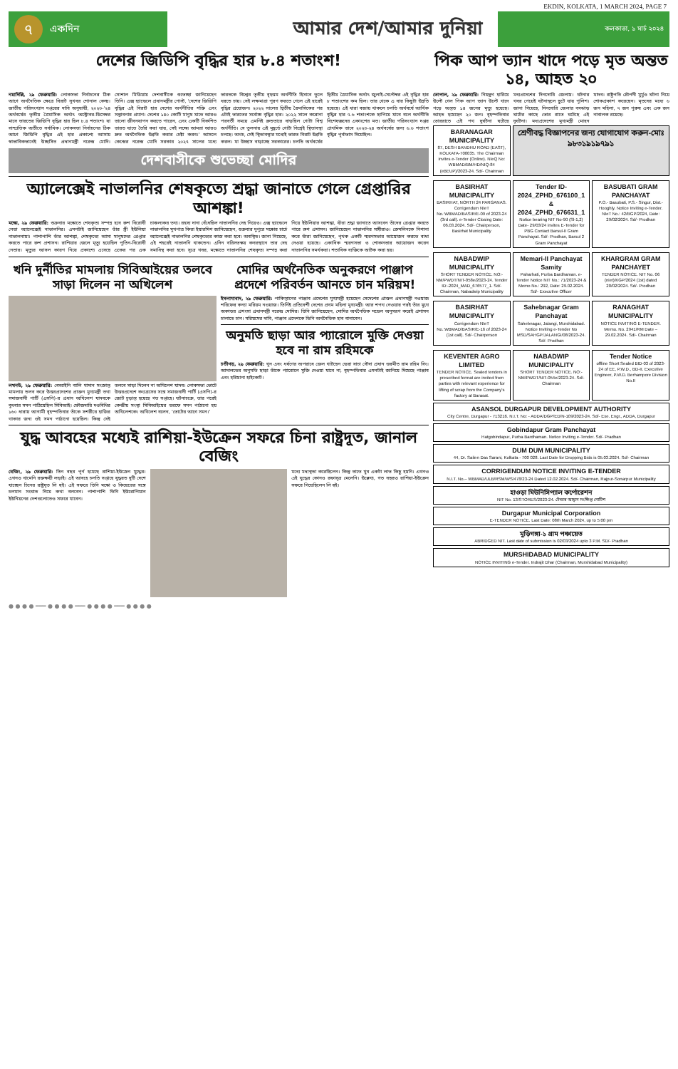EKDIN, KOLKATA, 1 MARCH 2024, PAGE 7
৭
একদিন
আমার দেশ/আমার দুনিয়া
কলকাতা, ১ মার্চ ২০২৪
দেশের জিডিপি বৃদ্ধির হার ৮.৪ শতাংশ!
পিক আপ ভ্যান খাদে পড়ে মৃত অন্তত ১৪, আহত ২০
নয়াদিল্লি, ২৯ ফেব্রুয়ারি: লোকসভা নির্বাচনের ঠিক আগে অর্থনৈতিক ক্ষেত্রে বিরাট সুখবর শোনাল কেন্দ্র। জাতীয় পরিসংখ্যান দপ্তরের দাবি অনুযায়ী, ২০২৩-'২৪ অর্থবর্ষের তৃতীয় ত্রৈমাসিক অর্থাৎ অক্টোবর-ডিসেম্বর মাসে ভারতের জিডিপি বৃদ্ধির হার ছিল ৮.৪ শতাংশ। যা সাম্প্রতিক অতীতে সর্বাধিক। লোকসভা নির্বাচনের ঠিক আগে জিডিপি বৃদ্ধির এই হার প্রকাশ্যে আসায় স্বাভাবিকভাবেই উচ্ছসিত প্রধানমন্ত্রী নরেন্দ্র মোদি। সোশাল মিডিয়ায় দেশবাসীকে শুভেচ্ছা জানিয়েছেন তিনি। এক্স হ্যান্ডেলে প্রধানমন্ত্রীর পোস্ট, 'দেশের জিডিপি বৃদ্ধির এই বিরাট হার দেশের অর্থনীতির শক্তি এবং সম্ভাবনার প্রমাণ। দেশের ১৪০ কোটি মানুষ যাতে আরও ভালো জীবনযাপন করতে পারেন, এবং একটি বিকশিত ভারত যাতে তৈরি করা যায়, সেই লক্ষ্যে আমরা আরও দ্রুত অর্থনৈতিক উন্নতি করার চেষ্টা করব।' আসলে কেন্দ্রের নরেন্দ্র মোদি সরকার ২০২৭ সালের মধ্যে ভারতকে বিশ্বের তৃতীয় বৃহত্তম অর্থনীতি হিসাবে তুলে ধরতে চায়। সেই লক্ষমাত্রা পূরণ করতে গেলে এই হারেই বৃদ্ধির প্রয়োজন। ২০২২ সালের দ্বিতীয় ত্রৈমাসিকের পর এটাই ভারতের সর্বোচ্চ বৃদ্ধির হার। ২০২২ সালে করোনা পরবর্তী সময়ে এমনিই দ্রুততারে বাড়ছিল গোটা বিশ্ব অর্থনীতি। সে তুলনায় এই মুহূর্তে গোটা বিশ্বেই স্থিতাবস্থা চলছে। অথচ, সেই স্থিতাবস্থার মধ্যেই ভারত বিরাট উন্নতি করল। যা উচ্ছাস বাড়াচ্ছে সরকারের। চলতি অর্থবর্ষের দ্বিতীয় ত্রৈমাসিক অর্থাৎ জুলাই-সেপ্টেম্বর এই বৃদ্ধির হার ৮ শতাংশের কম ছিল। তার থেকে এ বার কিছুটা উন্নতি হয়েছে। এই ধারা বজায় থাকলে চলতি অর্থবর্ষে আর্থিক বৃদ্ধির হার ৭.৬ শতাংশকে ছাপিয়ে যাবে বলে অর্থনীতি বিশেষজ্ঞদের একাংশের মত। জাতীয় পরিসংখ্যান দপ্তর প্রাথমিক ভাবে ২০২৩-২৪ অর্থবর্ষের জন্য ৬.৬ শতাংশ বৃদ্ধির পূর্বাভাস দিয়েছিল।
দেশবাসীকে শুভেচ্ছা মোদির
অ্যালেক্সেই নাভালনির শেষকৃত্যে শ্রদ্ধা জানাতে গেলে গ্রেপ্তারির আশঙ্কা!
মস্কো, ২৯ ফেব্রুয়ারি: শুক্রবার মস্কোতে শেষকৃত্য সম্পন্ন হবে রুশ বিরোধী নেতা অ্যালেক্সেই নাভালনির। এমনটাই জানিয়েছেন তাঁর স্ত্রী ইউলিয়া নাভালনায়া। পাশাপাশি তাঁর আশঙ্কা, শেষকৃত্যে আসা মানুষদের গ্রেপ্তার করতে পারে রুশ প্রশাসন। রাশিয়ার জেলে মৃত্যু হয়েছিল পুতিন-বিরোধী নেতার। মৃত্যুর আসল কারণ নিয়ে প্রকাশ্যে এসেছে একের পর এক চাঞ্চল্যকর তথ্য। রহস্য দানা বেঁধেছিল নাভালনির দেহ নিয়েও। এক্স হ্যান্ডেলে নাভালনির মুখপাত্র কিরা ইয়ারমিশ জানিয়েছেন, শুক্রবার দুপুরে মস্কোর চার্চে অ্যালেক্সেই নাভালনির শেষকৃত্যের কাজ করা হবে। অবস্থিত। জানা গিয়েছে, এই শহরেই নাভালনি থাকতেন। এদিন বরিসভস্কয় কবরস্থানে তার দেহ সমাধিস্থ করা হবে। সূত্রে খবর, মস্কোতে নাভালনির শেষকৃত্য সম্পন্ন করা নিয়ে ইউলিয়ার আশঙ্কা, যাঁরা শ্রদ্ধা জানাতে আসবেন তাঁদের গ্রেপ্তার করতে পারে রুশ প্রশাসন। জানিয়েছেন নাভালনির সঙ্গীরাও। ক্রেমলিনকে নিশানা করে তাঁরা জানিয়েছেন, পৃথক একটি স্মরণসভার আয়োজন করতে বাধা দেওয়া হয়েছে। একাধিক স্মরণসভা ও শোকসভার আয়োজন করেন নাভালনির সমর্থকরা। শতাধিক ব্যক্তিকে আটক করা হয়।
খনি দুর্নীতির মামলায় সিবিআইয়ের তলবে সাড়া দিলেন না অখিলেশ
লখনউ, ২৯ ফেব্রুয়ারি: বেআইনি বালি খাদান সংক্রান্ত মামলায় তলব করে উত্তরপ্রদেশের প্রাক্তন মুখ্যমন্ত্রী তথা সমাজবাদী পার্টি (এসপি)-র প্রধান অখিলেশ যাদবকে বুধবার সমন পাঠিয়েছিল সিবিআই। ফৌজদারি দণ্ডবিধির ১৬০ ধারায় আগামী বৃহস্পতিবার তাঁকে সশরীরে হাজির থাকার জন্য ওই সমন পাঠানো হয়েছিল। কিন্তু সেই তলবে সাড়া দিলেন না অখিলেশ যাদব। লোকসভা ভোটে উত্তরপ্রদেশে কংগ্রেসের সঙ্গে সমাজবাদী পার্টি (এসপি)-র জোট চূড়ান্ত হয়েছে গত সপ্তাহে। ঘটনাচক্রে, তার পরেই কেন্দ্রীয় সংস্থা সিবিআইয়ের তরফে সমন পাঠানো হয় অখিলেশকে। অখিলেশ বলেন, 'ভোটের আগে সমন।'
মোদির অর্থনৈতিক অনুকরণে পাঞ্জাপ প্রদেশে পরিবর্তন আনতে চান মরিয়ম!
ইসলামাবাদ, ২৯ ফেব্রুয়ারি: পাকিস্তানের পাঞ্জাব প্রদেশের মুখ্যমন্ত্রী হয়েছেন সেদেশের প্রাক্তন প্রধানমন্ত্রী নওয়াজ শরিফের কন্যা মরিয়ম নওয়াজ। তিনিই প্রতিবেশী দেশের প্রথম মহিলা মুখ্যমন্ত্রী। আর শপথ নেওয়ার পরই তাঁর মুখে অকাতর প্রশংসা প্রধানমন্ত্রী নরেন্দ্র মোদির। তিনি জানিয়েছেন, মোদির অর্থনৈতিক মডেল অনুসরণ করেই প্রশাসন চালাতে চান। মরিয়মের দাবি, পাঞ্জাব প্রদেশকে তিনি অর্থনৈতিক হাব বানাবেন।
অনুমতি ছাড়া আর প্যারোলে মুক্তি দেওয়া হবে না রাম রহিমকে
চণ্ডীগড়, ২৯ ফেব্রুয়ারি: খুন এবং ধর্ষণের অপরাধে জেল খাটছেন ডেরা সাচা সৌদা প্রধান গুরমীত রাম রহিম সিং। আদালতের অনুমতি ছাড়া তাঁকে প্যারোলে মুক্তি দেওয়া যাবে না, বৃহস্পতিবার এমনটাই জানিয়ে দিয়েছে পাঞ্জাব এবং হরিয়ানা হাইকোর্ট।
যুদ্ধ আবহের মধ্যেই রাশিয়া-ইউক্রেন সফরে চিনা রাষ্ট্রদূত, জানাল বেজিং
বেজিং, ২৯ ফেব্রুয়ারি: তিন বছর পূর্ণ হয়েছে রাশিয়া-ইউক্রেন যুদ্ধের। এখনও থামেনি রক্তক্ষয়ী লড়াই। এই আবহে চলতি সপ্তাহে যুদ্ধরত দুটি দেশে যাচ্ছেন চিনের রাষ্ট্রদূত লি হুই। এই সফরে তিনি মস্কো ও কিয়েভের সঙ্গে চলমান সংঘাত নিয়ে কথা বলবেন। পাশাপাশি তিনি ইউরোপিয়ান ইউনিয়নের দেশগুলোতেও সফরে যাবেন।
মধ্যে মধ্যস্থতা করেছিলেন। কিন্তু তাতে খুব একটা লাভ কিছু হয়নি। এখনও এই যুদ্ধের কোনও রফাসূত্র মেলেনি। উল্লেখ্য, গত বছরও রাশিয়া-ইউক্রেন সফরে গিয়েছিলেন লি হুই।
ভোপাল, ২৯ ফেব্রুয়ারি: নিয়ন্ত্রণ হারিয়ে উল্টে গেল পিক আপ ভ্যান উল্টে খাদে পড়ে অন্তত ১৪ জনের মৃত্যু হয়েছে। আহত হয়েছেন ২০ জন। বৃহস্পতিবার ভোররাতে এই পথ দুর্ঘটনা ঘটেছে মধ্যপ্রদেশের দিনদোরি জেলায়। ঘটনার খবর পেয়েই ঘটনাস্থলে ছুটে যায় পুলিশ। জানা গিয়েছে, দিনদোরি জেলার বদঝাড় ঘাটের কাছে ভোর রাতে ঘটেছে এই দুর্ঘটনা। মধ্যপ্রদেশের মুখ্যমন্ত্রী মোহন যাদব। রাষ্ট্রপতি দ্রৌপদী মুর্মুও ঘটনা নিয়ে শোকপ্রকাশ করেছেন। মৃতদের মধ্যে ৬ জন মহিলা, ৭ জন পুরুষ এবং এক জন নাবালক রয়েছে।
BARANAGAR MUNICIPALITY
87, DESH BANDHU ROAD (EAST), KOLKATA-700035. The Chairman invites e-Tender (Online). NIeQ No: WBMAD/BM/HD/NIQ-84 (eBEUP)/2023-24. Sd/- Chairman
শ্রেণীবদ্ধ বিজ্ঞাপনের জন্য যোগাযোগ করুন-মোঃ ৯৮৩১৯১৯৭৯১
BASIRHAT MUNICIPALITY
BASIRHAT, NORTH 24 PARGANAS. Corrigendum NIeT No.:WBMAD/BASIR/E-09 of 2023-24 (3rd call). e-Tender Closing Date: 06.03.2024. Sd/- Chairperson, Basirhat Municipality
Tender ID- 2024_ZPHD_676100_1 & 2024_ZPHD_676631_1
Notice bearing NIT No-90 (Sl-1,2) Date- 29/03/24 invites E-Tender for PBG Contact Barsul-II Gram Panchayat. Sd/- Prodhan, Barsul 2 Gram Panchayat
BASUBATI GRAM PANCHAYAT
P.O.- Basubati, P.S.- Singur, Dist.- Hooghly. Notice Inviting e-Tender. NIeT No.: 42/BGP/2024, Date: 29/02/2024. Sd/- Prodhan
NABADWIP MUNICIPALITY
SHORT TENDER NOTICE. NO:-NM/PWDT/NIT-058e/2023-24. Tender ID:-2024_MAD_676577_1. Sd/- Chairman, Nabadwip Municipality
Memari-II Panchayat Samity
Paharhati, Purba Bardhaman. e-Tender Notice NIT No.: 71/2023-24 & Memo No.: 292, Date: 29.02.2024. Sd/- Executive Officer
KHARGRAM GRAM PANCHAYET
TENDER NOTICE. NIT No. 06 (niet)/KGP/2024 (1st) dated 20/02/2024. Sd/- Prodhan
BASIRHAT MUNICIPALITY
Corrigendum NIeT No.:WBMAD/BASIR/E-16 of 2023-24 (1st call). Sd/- Chairperson
Sahebnagar Gram Panchayat
Sahebnagar, Jalangi, Murshidabad. Notice Inviting e-Tender No MSD/SAHGP/JALANGI/08/2023-24. Sd/- Prodhan
RANAGHAT MUNICIPALITY
NOTICE INVITING E-TENDER. Memo. No. 2941/RM Date – 29.02.2024. Sd/- Chairman
KEVENTER AGRO LIMITED
TENDER NOTICE. Sealed tenders in prescribed format are invited from parties with relevant experience for lifting of scrap from the Company's factory at Barasat.
NABADWIP MUNICIPALITY
SHORT TENDER NOTICE. NO:-NM/PWDT/NIT-054e/2023-24. Sd/- Chairman
Tender Notice
offline Short Sealed BID-03 of 2023-24 of EE, P.W.D., BD-II. Executive Engineer, P.W.D. Berhampore Division No.II
ASANSOL DURGAPUR DEVELOPMENT AUTHORITY
City Centre, Durgapur - 713216. N.I.T. No: - ADDA/DGP/ED/N-109/2023-24. Sd/- Exe. Engr., ADDA, Durgapur
Gobindapur Gram Panchayat
Hatgobindapur, Purba Bardhaman. Notice Inviting e-Tender. Sd/- Pradhan
DUM DUM MUNICIPALITY
44, Dr. Sailen Das Sarani, Kolkata - 700 028. Last Date for Dropping Bids is 05.03.2024. Sd/- Chairman
CORRIGENDUM NOTICE INVITING E-TENDER
N.I.T. No.– WBMAD/ULB/RSM/WS/478/23-24 Dated 12.02.2024. Sd/- Chairman, Rajpur-Sonarpur Municipality
হাওড়া মিউনিসিপ্যাল কর্পোরেশন
NIT No. 13/STORES/2023-24. টেন্ডার আহ্বান সংক্ষিপ্ত নোটিশ
Durgapur Municipal Corporation
E-TENDER NOTICE. Last Date: 08th March 2024, up to 5:00 pm
মুড়িগঙ্গা-১ গ্রাম পঞ্চায়েত
ABRIDGED NIT. Last date of submission is 02/03/2024 upto 3 P.M. SD/- Pradhan
MURSHIDABAD MUNICIPALITY
NOTICE INVITING e-Tender. Indrajit Dhar (Chairman, Murshidabad Municipality)
● ● ● ● ━━━ ● ● ● ● ━━━ ● ● ● ● ━━━ ● ● ● ●